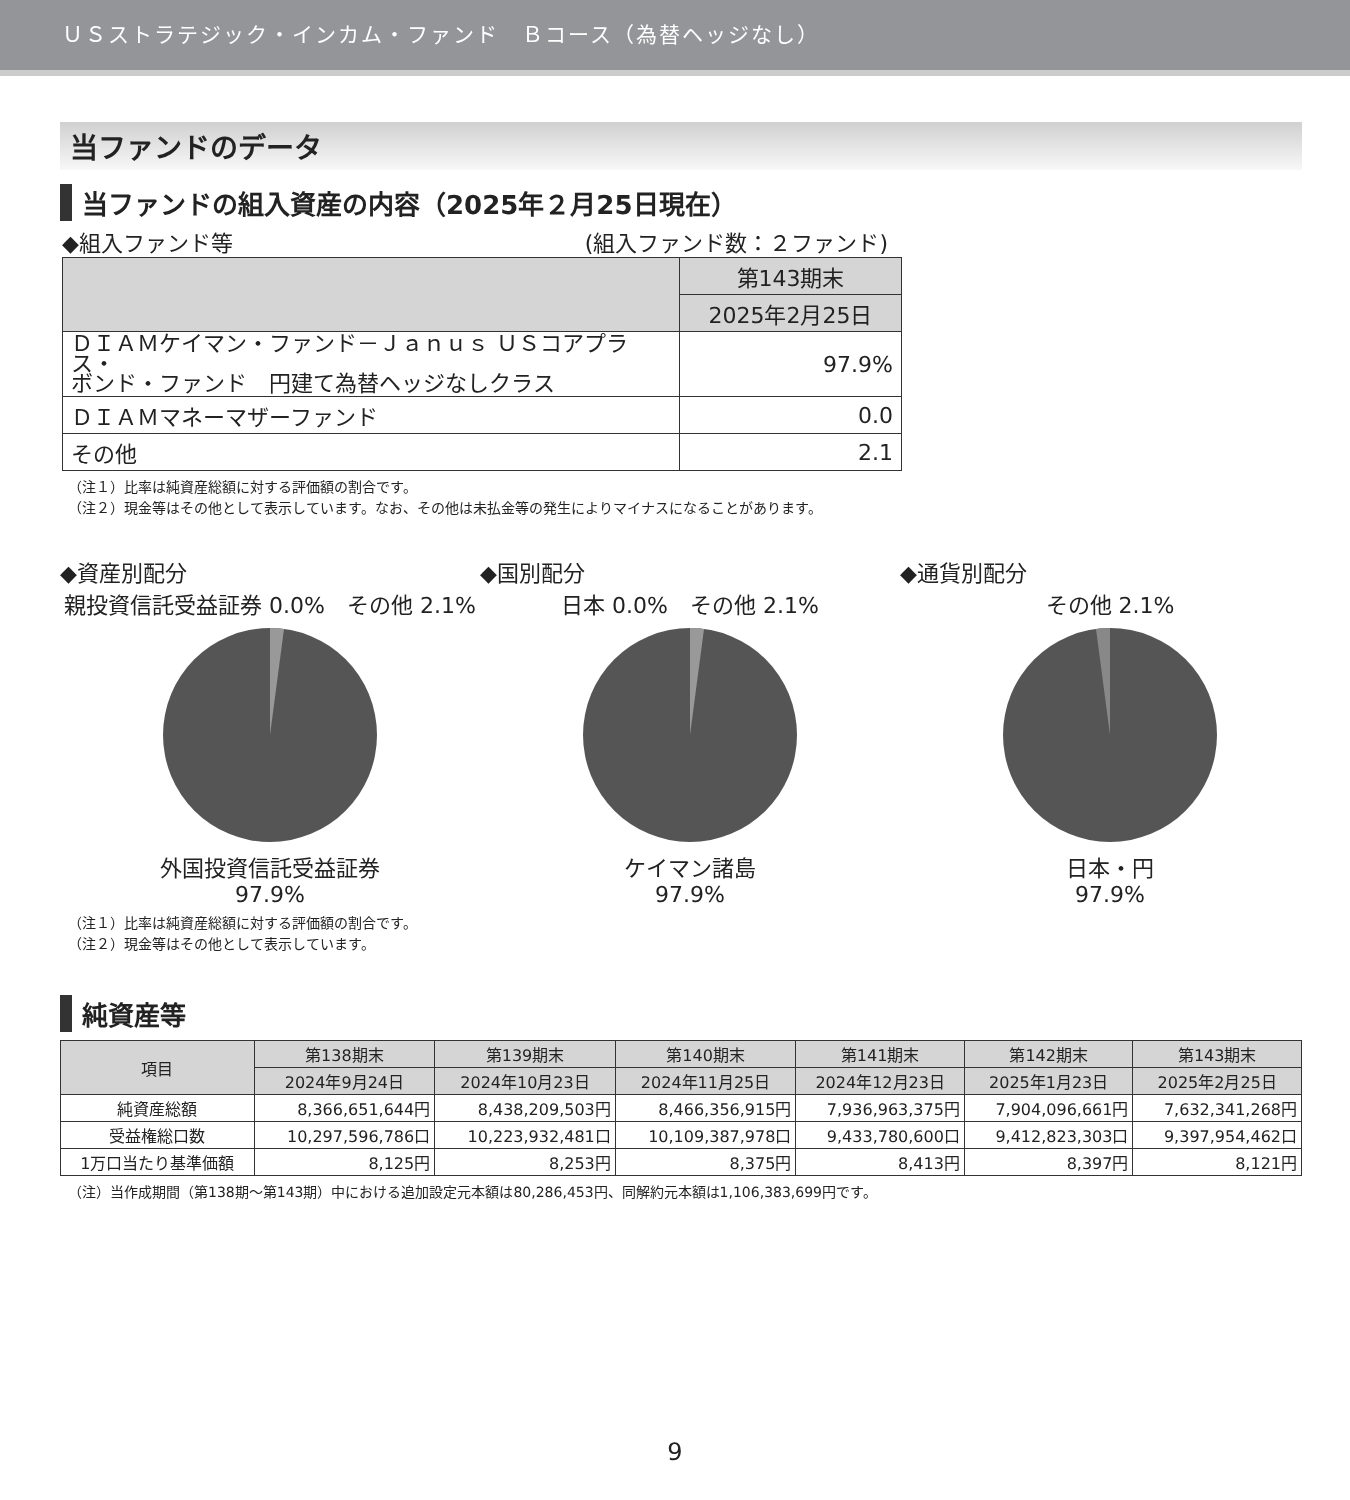ＵＳストラテジック・インカム・ファンド　Ｂコース（為替ヘッジなし）
当ファンドのデータ
当ファンドの組入資産の内容（2025年２月25日現在）
◆組入ファンド等 (組入ファンド数：２ファンド)
| | 第143期末 |
| --- | --- |
| | 2025年2月25日 |
| ＤＩＡＭケイマン・ファンド－Ｊａｎｕｓ ＵＳコアプラス・ ボンド・ファンド 円建て為替ヘッジなしクラス | 97.9% |
| ＤＩＡＭマネーマザーファンド | 0.0 |
| その他 | 2.1 |
（注１）比率は純資産総額に対する評価額の割合です。
（注２）現金等はその他として表示しています。なお、その他は未払金等の発生によりマイナスになることがあります。
◆資産別配分
親投資信託受益証券 0.0%　その他 2.1%
外国投資信託受益証券
97.9%
◆国別配分
日本 0.0%　その他 2.1%
ケイマン諸島
97.9%
◆通貨別配分
その他 2.1%
日本・円
97.9%
（注１）比率は純資産総額に対する評価額の割合です。
（注２）現金等はその他として表示しています。
純資産等
| 項目 | 第138期末 | 第139期末 | 第140期末 | 第141期末 | 第142期末 | 第143期末 |
| --- | --- | --- | --- | --- | --- | --- |
| | 2024年9月24日 | 2024年10月23日 | 2024年11月25日 | 2024年12月23日 | 2025年1月23日 | 2025年2月25日 |
| 純資産総額 | 8,366,651,644円 | 8,438,209,503円 | 8,466,356,915円 | 7,936,963,375円 | 7,904,096,661円 | 7,632,341,268円 |
| 受益権総口数 | 10,297,596,786口 | 10,223,932,481口 | 10,109,387,978口 | 9,433,780,600口 | 9,412,823,303口 | 9,397,954,462口 |
| 1万口当たり基準価額 | 8,125円 | 8,253円 | 8,375円 | 8,413円 | 8,397円 | 8,121円 |
（注）当作成期間（第138期～第143期）中における追加設定元本額は80,286,453円、同解約元本額は1,106,383,699円です。
9